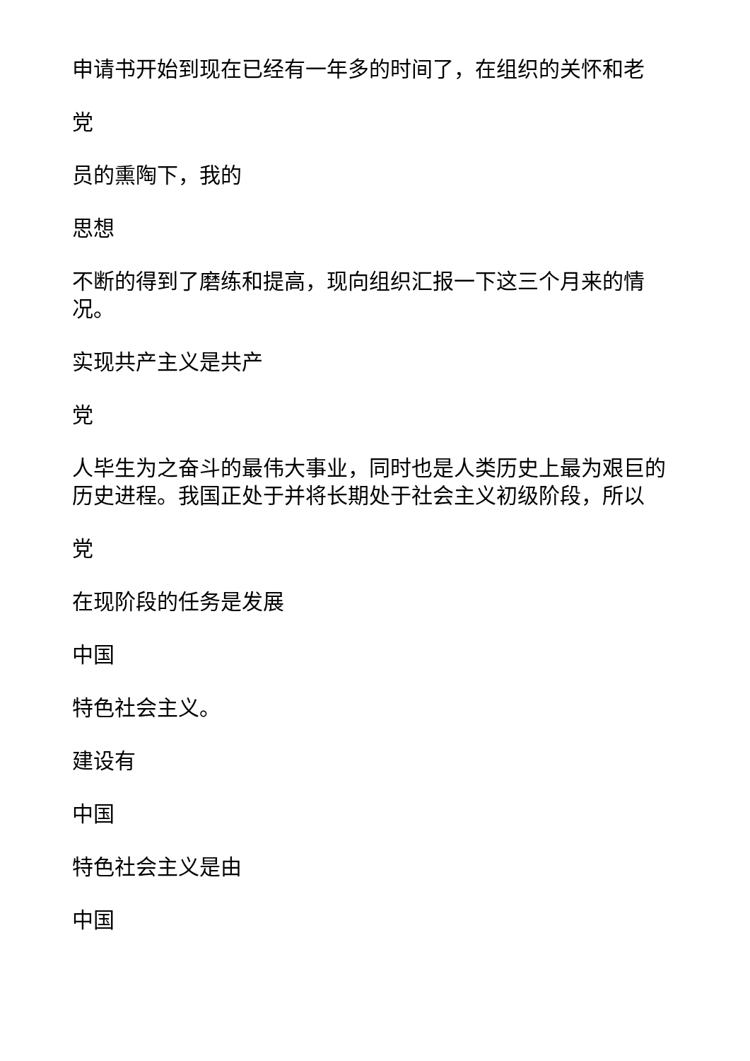申请书开始到现在已经有一年多的时间了，在组织的关怀和老
党
员的熏陶下，我的
思想
不断的得到了磨练和提高，现向组织汇报一下这三个月来的情况。
实现共产主义是共产
党
人毕生为之奋斗的最伟大事业，同时也是人类历史上最为艰巨的历史进程。我国正处于并将长期处于社会主义初级阶段，所以
党
在现阶段的任务是发展
中国
特色社会主义。
建设有
中国
特色社会主义是由
中国